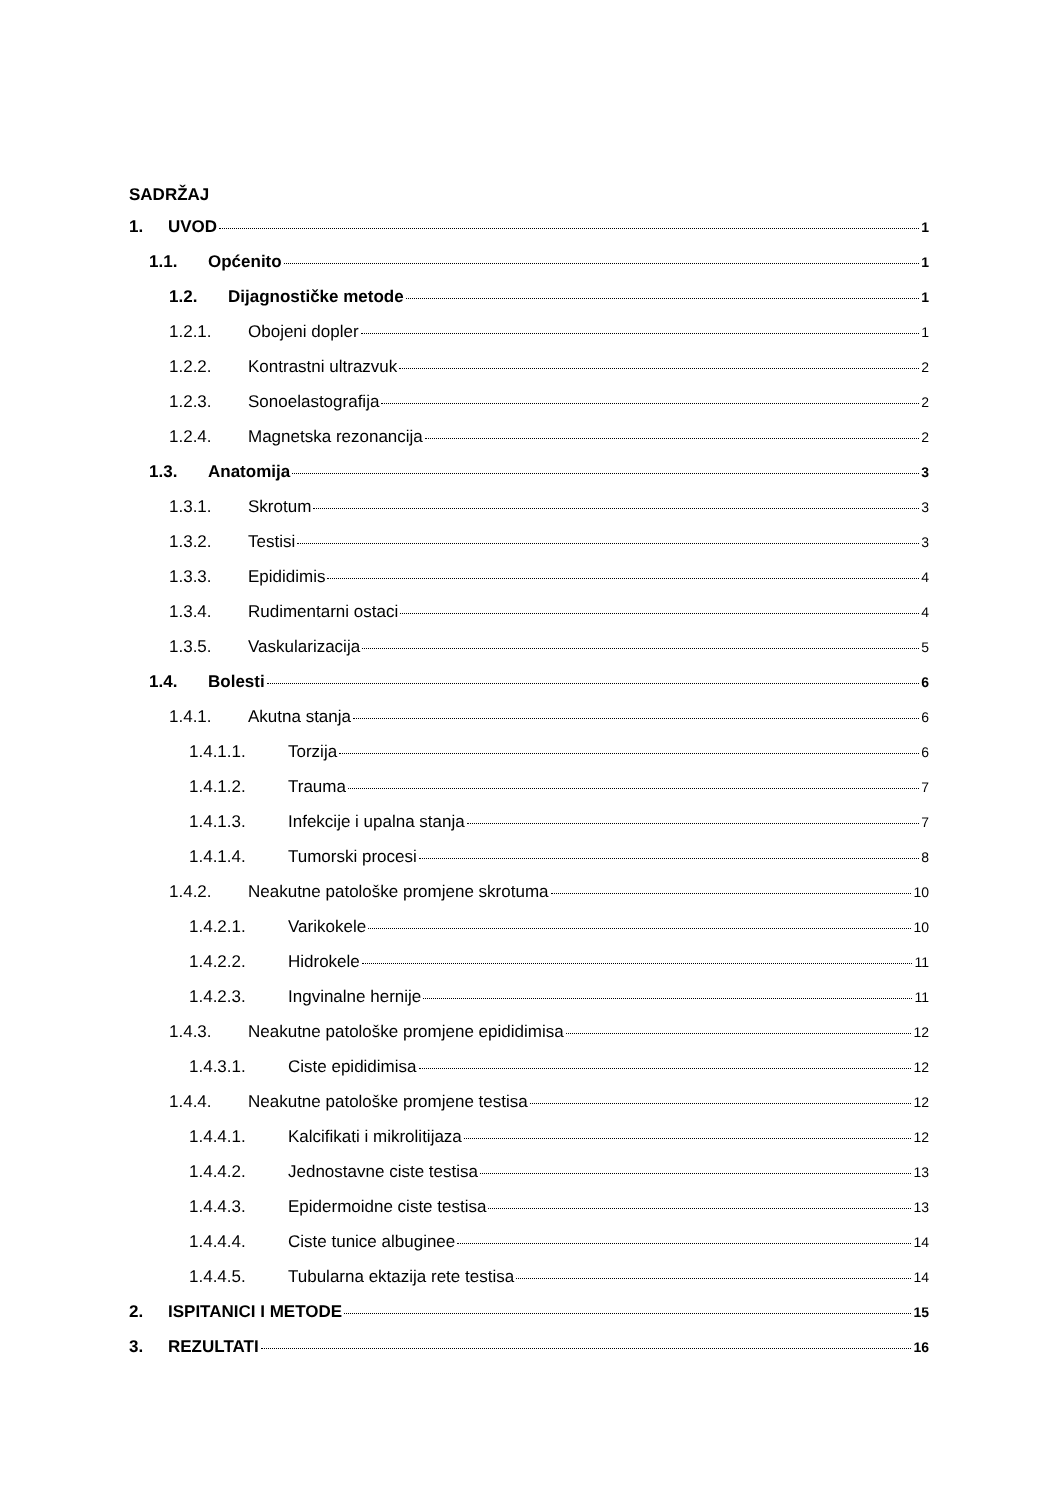SADRŽAJ
1. UVOD 1
1.1. Općenito 1
1.2. Dijagnostičke metode 1
1.2.1. Obojeni dopler 1
1.2.2. Kontrastni ultrazvuk 2
1.2.3. Sonoelastografija 2
1.2.4. Magnetska rezonancija 2
1.3. Anatomija 3
1.3.1. Skrotum 3
1.3.2. Testisi 3
1.3.3. Epididimis 4
1.3.4. Rudimentarni ostaci 4
1.3.5. Vaskularizacija 5
1.4. Bolesti 6
1.4.1. Akutna stanja 6
1.4.1.1. Torzija 6
1.4.1.2. Trauma 7
1.4.1.3. Infekcije i upalna stanja 7
1.4.1.4. Tumorski procesi 8
1.4.2. Neakutne patološke promjene skrotuma 10
1.4.2.1. Varikokele 10
1.4.2.2. Hidrokele 11
1.4.2.3. Ingvinalne hernije 11
1.4.3. Neakutne patološke promjene epididimisa 12
1.4.3.1. Ciste epididimisa 12
1.4.4. Neakutne patološke promjene testisa 12
1.4.4.1. Kalcifikati i mikrolitijaza 12
1.4.4.2. Jednostavne ciste testisa 13
1.4.4.3. Epidermoidne ciste testisa 13
1.4.4.4. Ciste tunice albuginee 14
1.4.4.5. Tubularna ektazija rete testisa 14
2. ISPITANICI I METODE 15
3. REZULTATI 16